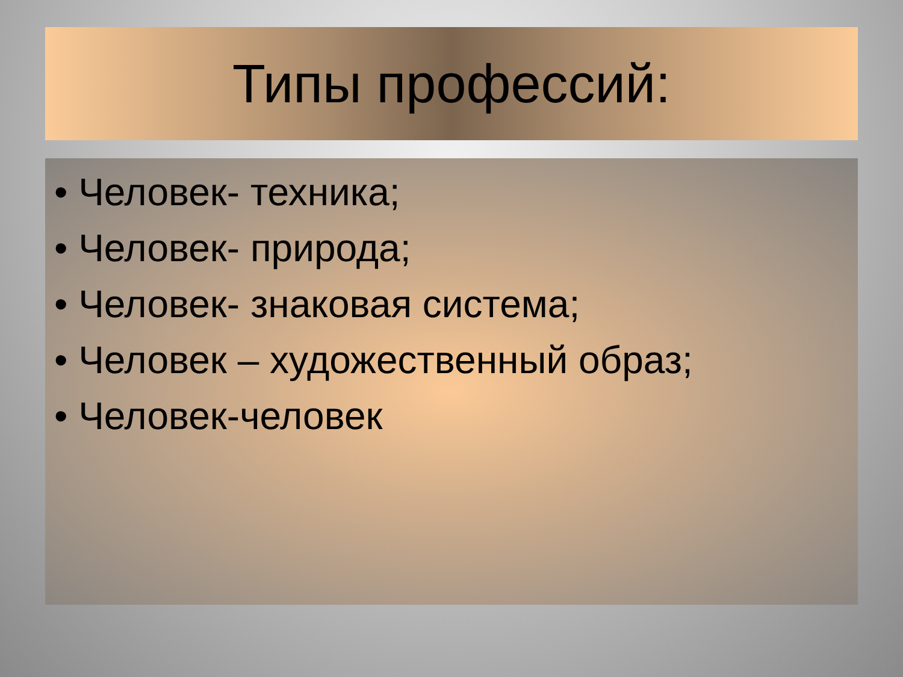Типы профессий:
• Человек- техника;
• Человек- природа;
• Человек- знаковая система;
• Человек – художественный образ;
• Человек-человек